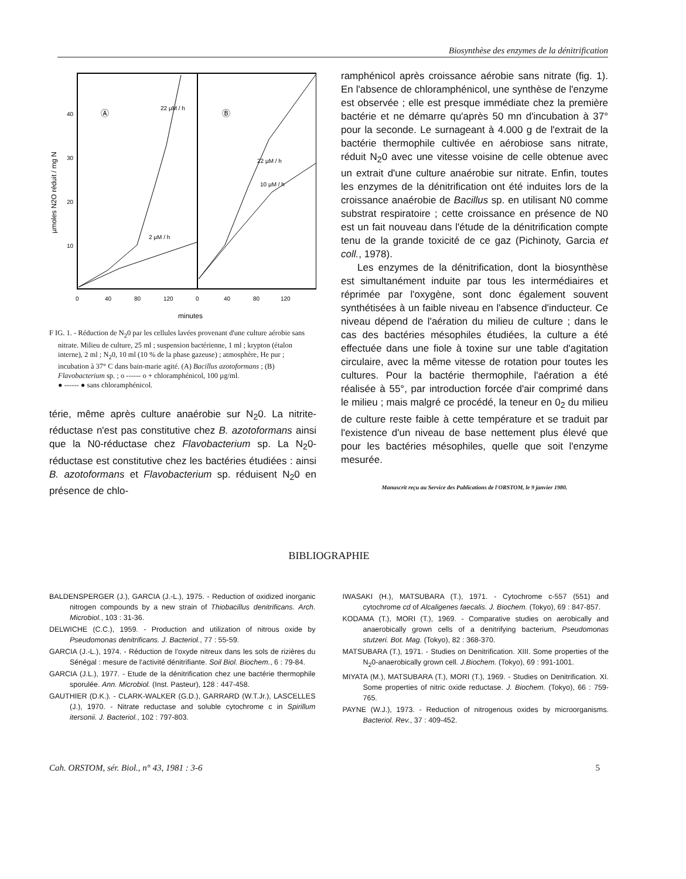Biosynthèse des enzymes de la dénitrification
µmoles N2O réduit / mg N
40
30
20
10
Ⓐ
Ⓑ
2 µM / h
10 µM / h
22 µM / h
22 µM / h
0
40
80
120
0
40
80
120
minutes
F IG. 1. - Réduction de N<sub>2</sub>0 par les cellules lavées provenant d'une culture aérobie sans nitrate. Milieu de culture, 25 ml ; suspension bactérienne, 1 ml ; krypton (étalon interne), 2 ml ; N<sub>2</sub>0, 10 ml (10 % de la phase gazeuse) ; atmosphère, He pur ; incubation à 37° C dans bain-marie agité. (A) Bacillus azotoformans ; (B) Flavobacterium sp. ; o ------ o + chloramphénicol, 100 µg/ml.
● ------ ● sans chloramphénicol.
térie, même après culture anaérobie sur N<sub>2</sub>0. La nitrite-réductase n'est pas constitutive chez B. azotoformans ainsi que la N0-réductase chez Flavobacterium sp. La N<sub>2</sub>0-réductase est constitutive chez les bactéries étudiées : ainsi B. azotoformans et Flavobacterium sp. réduisent N<sub>2</sub>0 en présence de chlo-
ramphénicol après croissance aérobie sans nitrate (fig. 1). En l'absence de chloramphénicol, une synthèse de l'enzyme est observée ; elle est presque immédiate chez la première bactérie et ne démarre qu'après 50 mn d'incubation à 37° pour la seconde. Le surnageant à 4.000 g de l'extrait de la bactérie thermophile cultivée en aérobiose sans nitrate, réduit N<sub>2</sub>0 avec une vitesse voisine de celle obtenue avec un extrait d'une culture anaérobie sur nitrate. Enfin, toutes les enzymes de la dénitrification ont été induites lors de la croissance anaérobie de Bacillus sp. en utilisant N0 comme substrat respiratoire ; cette croissance en présence de N0 est un fait nouveau dans l'étude de la dénitrification compte tenu de la grande toxicité de ce gaz (Pichinoty, Garcia et coll., 1978).
Les enzymes de la dénitrification, dont la biosynthèse est simultanément induite par tous les intermédiaires et réprimée par l'oxygène, sont donc également souvent synthétisées à un faible niveau en l'absence d'inducteur. Ce niveau dépend de l'aération du milieu de culture ; dans le cas des bactéries mésophiles étudiées, la culture a été effectuée dans une fiole à toxine sur une table d'agitation circulaire, avec la même vitesse de rotation pour toutes les cultures. Pour la bactérie thermophile, l'aération a été réalisée à 55°, par introduction forcée d'air comprimé dans le milieu ; mais malgré ce procédé, la teneur en 0<sub>2</sub> du milieu de culture reste faible à cette température et se traduit par l'existence d'un niveau de base nettement plus élevé que pour les bactéries mésophiles, quelle que soit l'enzyme mesurée.
Manuscrit reçu au Service des Publications de l'ORSTOM, le 9 janvier 1980.
BIBLIOGRAPHIE
BALDENSPERGER (J.), GARCIA (J.-L.), 1975. - Reduction of oxidized inorganic nitrogen compounds by a new strain of Thiobacillus denitrificans. Arch. Microbiol., 103 : 31-36.
DELWICHE (C.C.), 1959. - Production and utilization of nitrous oxide by Pseudomonas denitrificans. J. Bacteriol., 77 : 55-59.
GARCIA (J.-L.), 1974. - Réduction de l'oxyde nitreux dans les sols de rizières du Sénégal : mesure de l'activité dénitrifiante. Soil Biol. Biochem., 6 : 79-84.
GARCIA (J.L.), 1977. - Etude de la dénitrification chez une bactérie thermophile sporulée. Ann. Microbiol. (Inst. Pasteur), 128 : 447-458.
GAUTHIER (D.K.). - CLARK-WALKER (G.D.), GARRARD (W.T.Jr.), LASCELLES (J.), 1970. - Nitrate reductase and soluble cytochrome c in Spirillum itersonii. J. Bacteriol., 102 : 797-803.
IWASAKI (H.), MATSUBARA (T.), 1971. - Cytochrome c-557 (551) and cytochrome cd of Alcaligenes faecalis. J. Biochem. (Tokyo), 69 : 847-857.
KODAMA (T.), MORI (T.), 1969. - Comparative studies on aerobically and anaerobically grown cells of a denitrifying bacterium, Pseudomonas stutzeri. Bot. Mag. (Tokyo), 82 : 368-370.
MATSUBARA (T.), 1971. - Studies on Denitrification. XIII. Some properties of the N<sub>2</sub>0-anaerobically grown cell. J.Biochem. (Tokyo), 69 : 991-1001.
MIYATA (M.), MATSUBARA (T.), MORI (T.), 1969. - Studies on Denitrification. XI. Some properties of nitric oxide reductase. J. Biochem. (Tokyo), 66 : 759-765.
PAYNE (W.J.), 1973. - Reduction of nitrogenous oxides by microorganisms. Bacteriol. Rev., 37 : 409-452.
Cah. ORSTOM, sér. Biol., n° 43, 1981 : 3-6 5